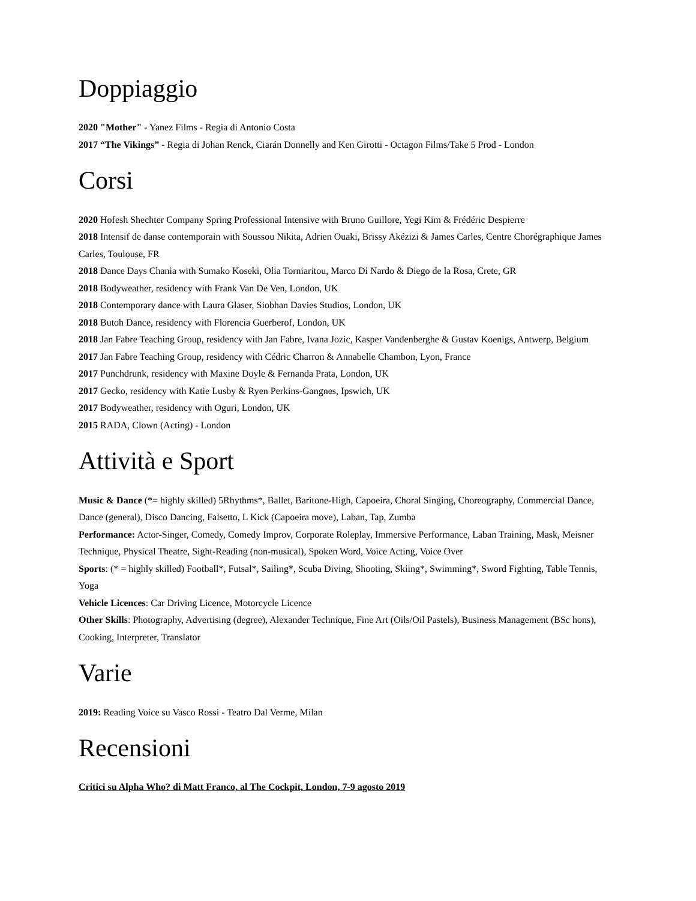Doppiaggio
2020 "Mother" - Yanez Films - Regia di Antonio Costa
2017 “The Vikings” - Regia di Johan Renck, Ciarán Donnelly and Ken Girotti - Octagon Films/Take 5 Prod - London
Corsi
2020 Hofesh Shechter Company Spring Professional Intensive with Bruno Guillore, Yegi Kim & Frédéric Despierre
2018 Intensif de danse contemporain with Soussou Nikita, Adrien Ouaki, Brissy Akézizi & James Carles, Centre Chorégraphique James Carles, Toulouse, FR
2018 Dance Days Chania with Sumako Koseki, Olia Torniaritou, Marco Di Nardo & Diego de la Rosa, Crete, GR
2018 Bodyweather, residency with Frank Van De Ven, London, UK
2018 Contemporary dance with Laura Glaser, Siobhan Davies Studios, London, UK
2018 Butoh Dance, residency with Florencia Guerberof, London, UK
2018 Jan Fabre Teaching Group, residency with Jan Fabre, Ivana Jozic, Kasper Vandenberghe & Gustav Koenigs, Antwerp, Belgium
2017 Jan Fabre Teaching Group, residency with Cédric Charron & Annabelle Chambon, Lyon, France
2017 Punchdrunk, residency with Maxine Doyle & Fernanda Prata, London, UK
2017 Gecko, residency with Katie Lusby & Ryen Perkins-Gangnes, Ipswich, UK
2017 Bodyweather, residency with Oguri, London, UK
2015 RADA, Clown (Acting) - London
Attività e Sport
Music & Dance (*= highly skilled) 5Rhythms*, Ballet, Baritone-High, Capoeira, Choral Singing, Choreography, Commercial Dance, Dance (general), Disco Dancing, Falsetto, L Kick (Capoeira move), Laban, Tap, Zumba
Performance: Actor-Singer, Comedy, Comedy Improv, Corporate Roleplay, Immersive Performance, Laban Training, Mask, Meisner Technique, Physical Theatre, Sight-Reading (non-musical), Spoken Word, Voice Acting, Voice Over
Sports: (* = highly skilled) Football*, Futsal*, Sailing*, Scuba Diving, Shooting, Skiing*, Swimming*, Sword Fighting, Table Tennis, Yoga
Vehicle Licences: Car Driving Licence, Motorcycle Licence
Other Skills: Photography, Advertising (degree), Alexander Technique, Fine Art (Oils/Oil Pastels), Business Management (BSc hons), Cooking, Interpreter, Translator
Varie
2019: Reading Voice su Vasco Rossi - Teatro Dal Verme, Milan
Recensioni
Critici su Alpha Who? di Matt Franco, al The Cockpit, London, 7-9 agosto 2019